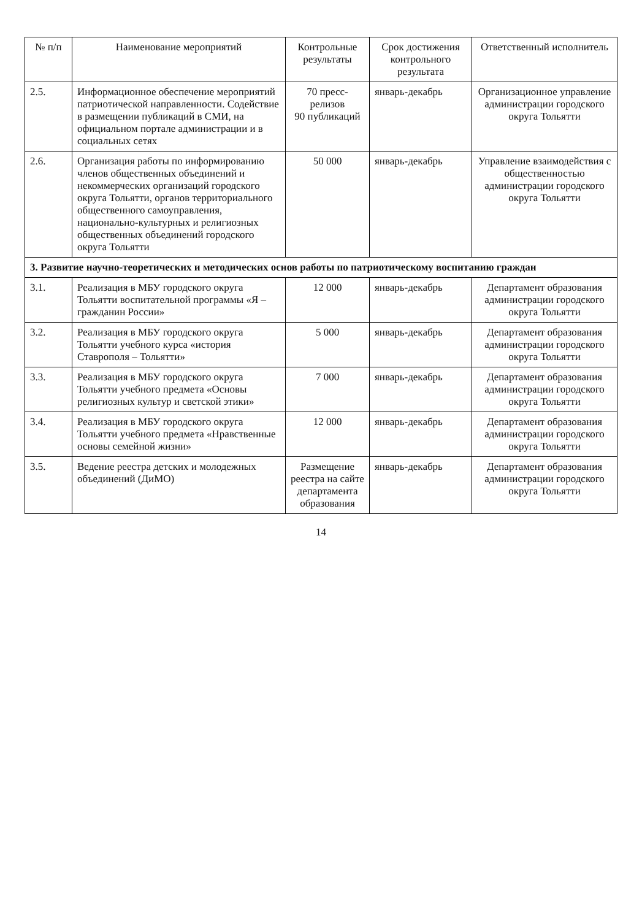| № п/п | Наименование мероприятий | Контрольные результаты | Срок достижения контрольного результата | Ответственный исполнитель |
| --- | --- | --- | --- | --- |
| 2.5. | Информационное обеспечение мероприятий патриотической направленности. Содействие в размещении публикаций в СМИ, на официальном портале администрации и в социальных сетях | 70 пресс-релизов 90 публикаций | январь-декабрь | Организационное управление администрации городского округа Тольятти |
| 2.6. | Организация работы по информированию членов общественных объединений и некоммерческих организаций городского округа Тольятти, органов территориального общественного самоуправления, национально-культурных и религиозных общественных объединений городского округа Тольятти | 50 000 | январь-декабрь | Управление взаимодействия с общественностью администрации городского округа Тольятти |
| 3. Развитие научно-теоретических и методических основ работы по патриотическому воспитанию граждан | | | | |
| 3.1. | Реализация в МБУ городского округа Тольятти воспитательной программы «Я – гражданин России» | 12 000 | январь-декабрь | Департамент образования администрации городского округа Тольятти |
| 3.2. | Реализация в МБУ городского округа Тольятти учебного курса «история Ставрополя – Тольятти» | 5 000 | январь-декабрь | Департамент образования администрации городского округа Тольятти |
| 3.3. | Реализация в МБУ городского округа Тольятти учебного предмета «Основы религиозных культур и светской этики» | 7 000 | январь-декабрь | Департамент образования администрации городского округа Тольятти |
| 3.4. | Реализация в МБУ городского округа Тольятти учебного предмета «Нравственные основы семейной жизни» | 12 000 | январь-декабрь | Департамент образования администрации городского округа Тольятти |
| 3.5. | Ведение реестра детских и молодежных объединений (ДиМО) | Размещение реестра на сайте департамента образования | январь-декабрь | Департамент образования администрации городского округа Тольятти |
14